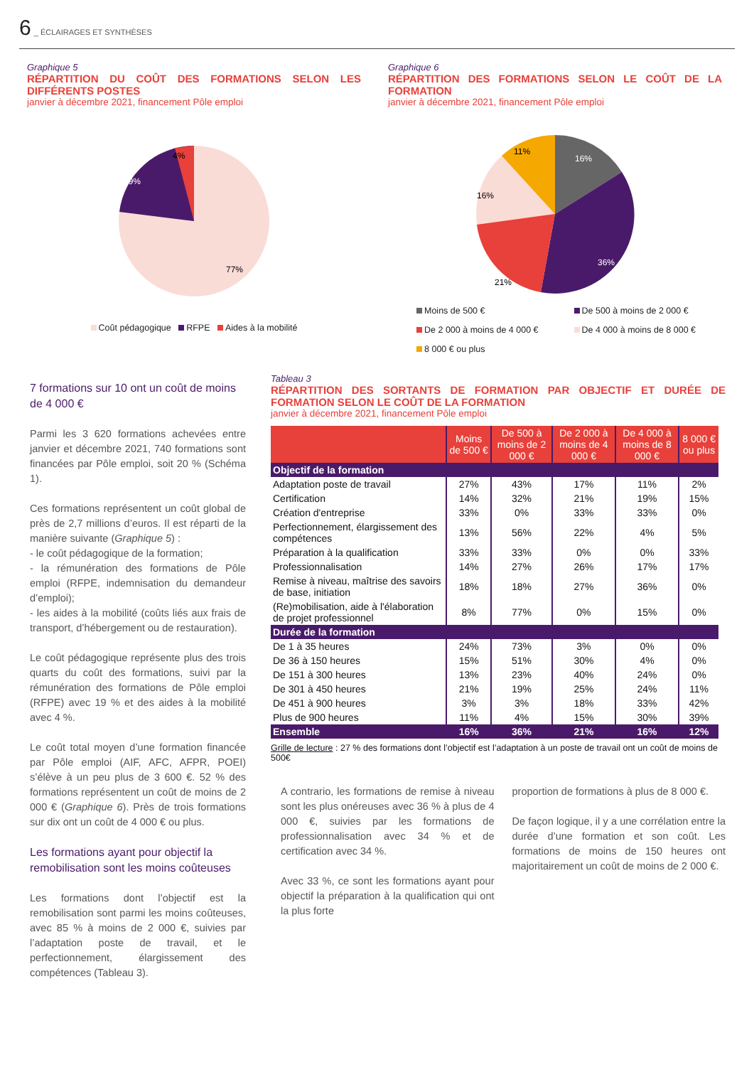6 _ ÉCLAIRAGES ET SYNTHÈSES
Graphique 5
RÉPARTITION DU COÛT DES FORMATIONS SELON LES DIFFÉRENTS POSTES
janvier à décembre 2021, financement Pôle emploi
4%
19%
77%
Coût pédagogique RFPE Aides à la mobilité
Graphique 6
RÉPARTITION DES FORMATIONS SELON LE COÛT DE LA FORMATION
janvier à décembre 2021, financement Pôle emploi
16%
11%
16%
21%
36%
Moins de 500 €
De 2 000 à moins de 4 000 €
8 000 € ou plus
De 500 à moins de 2 000 €
De 4 000 à moins de 8 000 €
7 formations sur 10 ont un coût de moins de 4 000 €
Parmi les 3 620 formations achevées entre janvier et décembre 2021, 740 formations sont financées par Pôle emploi, soit 20 % (Schéma 1).
Ces formations représentent un coût global de près de 2,7 millions d’euros. Il est réparti de la manière suivante (Graphique 5) :
- le coût pédagogique de la formation;
- la rémunération des formations de Pôle emploi (RFPE, indemnisation du demandeur d’emploi);
- les aides à la mobilité (coûts liés aux frais de transport, d’hébergement ou de restauration).
Le coût pédagogique représente plus des trois quarts du coût des formations, suivi par la rémunération des formations de Pôle emploi (RFPE) avec 19 % et des aides à la mobilité avec 4 %.
Le coût total moyen d’une formation financée par Pôle emploi (AIF, AFC, AFPR, POEI) s’élève à un peu plus de 3 600 €. 52 % des formations représentent un coût de moins de 2 000 € (Graphique 6). Près de trois formations sur dix ont un coût de 4 000 € ou plus.
Les formations ayant pour objectif la remobilisation sont les moins coûteuses
Les formations dont l’objectif est la remobilisation sont parmi les moins coûteuses, avec 85 % à moins de 2 000 €, suivies par l’adaptation poste de travail, et le perfectionnement, élargissement des compétences (Tableau 3).
Tableau 3
RÉPARTITION DES SORTANTS DE FORMATION PAR OBJECTIF ET DURÉE DE FORMATION SELON LE COÛT DE LA FORMATION
janvier à décembre 2021, financement Pôle emploi
| | Moins de 500 € | De 500 à moins de 2 000 € | De 2 000 à moins de 4 000 € | De 4 000 à moins de 8 000 € | 8 000 € ou plus |
| --- | --- | --- | --- | --- | --- |
| Objectif de la formation | | | | | |
| Adaptation poste de travail | 27% | 43% | 17% | 11% | 2% |
| Certification | 14% | 32% | 21% | 19% | 15% |
| Création d'entreprise | 33% | 0% | 33% | 33% | 0% |
| Perfectionnement, élargissement des compétences | 13% | 56% | 22% | 4% | 5% |
| Préparation à la qualification | 33% | 33% | 0% | 0% | 33% |
| Professionnalisation | 14% | 27% | 26% | 17% | 17% |
| Remise à niveau, maîtrise des savoirs de base, initiation | 18% | 18% | 27% | 36% | 0% |
| (Re)mobilisation, aide à l'élaboration de projet professionnel | 8% | 77% | 0% | 15% | 0% |
| Durée de la formation | | | | | |
| De 1 à 35 heures | 24% | 73% | 3% | 0% | 0% |
| De 36 à 150 heures | 15% | 51% | 30% | 4% | 0% |
| De 151 à 300 heures | 13% | 23% | 40% | 24% | 0% |
| De 301 à 450 heures | 21% | 19% | 25% | 24% | 11% |
| De 451 à 900 heures | 3% | 3% | 18% | 33% | 42% |
| Plus de 900 heures | 11% | 4% | 15% | 30% | 39% |
| Ensemble | 16% | 36% | 21% | 16% | 12% |
Grille de lecture : 27 % des formations dont l’objectif est l’adaptation à un poste de travail ont un coût de moins de 500€
A contrario, les formations de remise à niveau sont les plus onéreuses avec 36 % à plus de 4 000 €, suivies par les formations de professionnalisation avec 34 % et de certification avec 34 %.
Avec 33 %, ce sont les formations ayant pour objectif la préparation à la qualification qui ont la plus forte
proportion de formations à plus de 8 000 €.
De façon logique, il y a une corrélation entre la durée d’une formation et son coût. Les formations de moins de 150 heures ont majoritairement un coût de moins de 2 000 €.